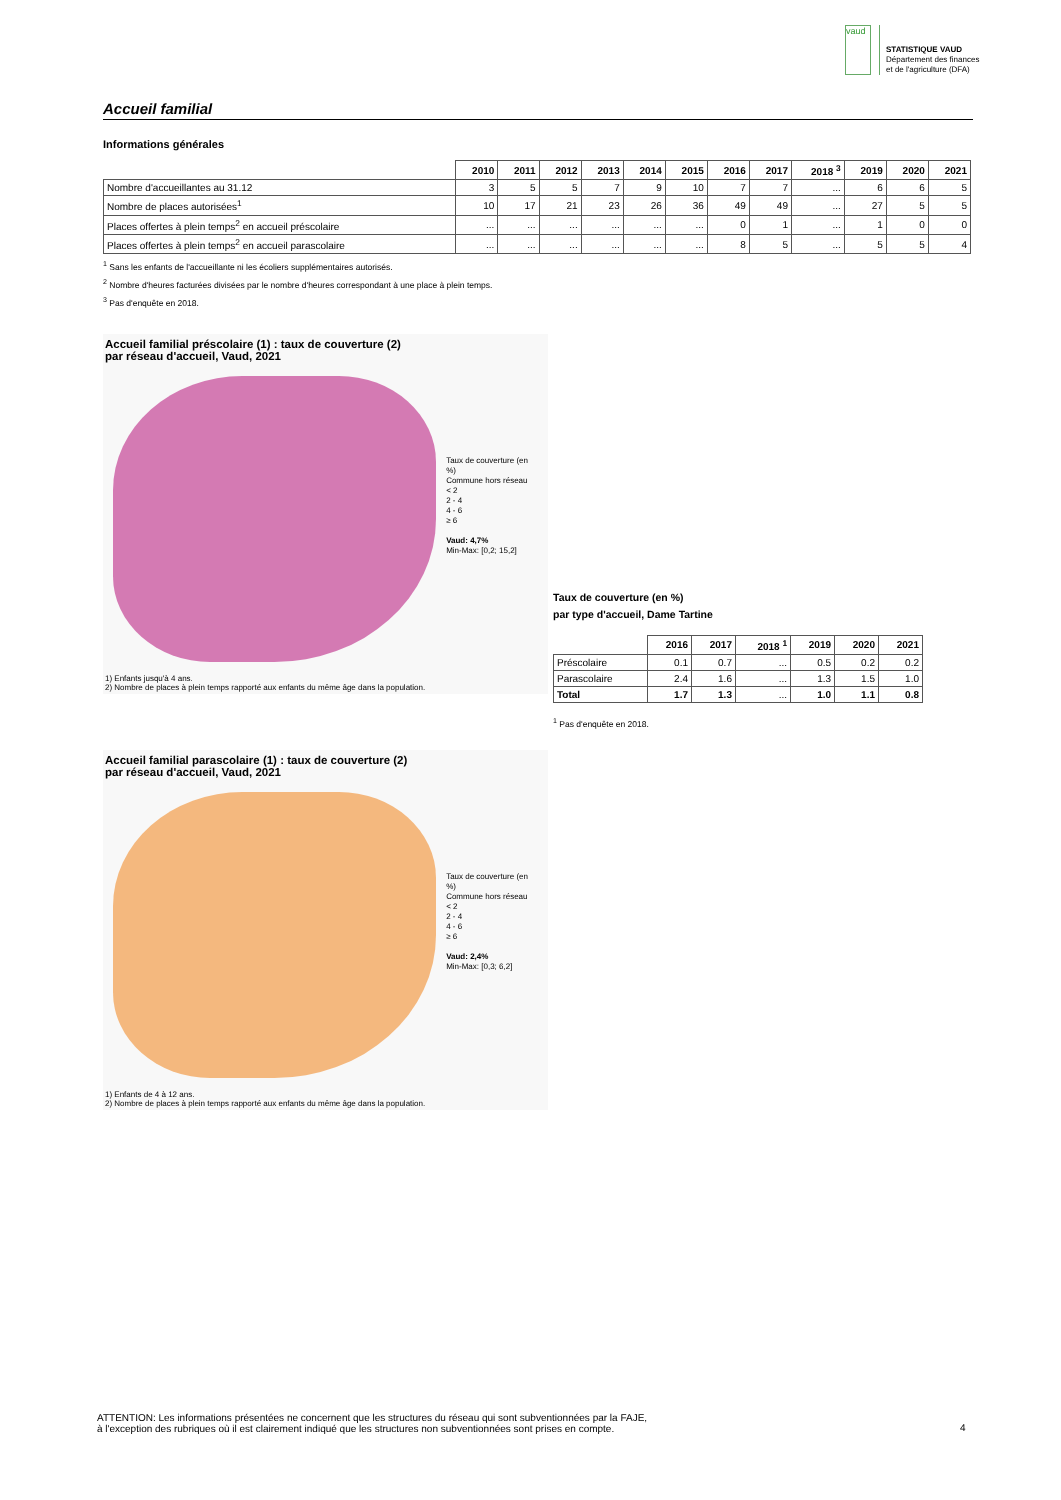vaud
STATISTIQUE VAUD
Département des finances
et de l'agriculture (DFA)
Accueil familial
Informations générales
| | 2010 | 2011 | 2012 | 2013 | 2014 | 2015 | 2016 | 2017 | 2018 <sup>3</sup> | 2019 | 2020 | 2021 |
| --- | --- | --- | --- | --- | --- | --- | --- | --- | --- | --- | --- | --- |
| Nombre d'accueillantes au 31.12 | 3 | 5 | 5 | 7 | 9 | 10 | 7 | 7 | ... | 6 | 6 | 5 |
| Nombre de places autorisées<sup>1</sup> | 10 | 17 | 21 | 23 | 26 | 36 | 49 | 49 | ... | 27 | 5 | 5 |
| Places offertes à plein temps<sup>2</sup> en accueil préscolaire | ... | ... | ... | ... | ... | ... | 0 | 1 | ... | 1 | 0 | 0 |
| Places offertes à plein temps<sup>2</sup> en accueil parascolaire | ... | ... | ... | ... | ... | ... | 8 | 5 | ... | 5 | 5 | 4 |
<sup>1</sup> Sans les enfants de l'accueillante ni les écoliers supplémentaires autorisés.
<sup>2</sup> Nombre d'heures facturées divisées par le nombre d'heures correspondant à une place à plein temps.
<sup>3</sup> Pas d'enquête en 2018.
Accueil familial préscolaire (1) : taux de couverture (2)
par réseau d'accueil, Vaud, 2021
Taux de couverture (en %)
Commune hors réseau
< 2
2 - 4
4 - 6
≥ 6
Vaud: 4,7%
Min-Max: [0,2; 15,2]
1) Enfants jusqu'à 4 ans.
2) Nombre de places à plein temps rapporté aux enfants du même âge dans la population.
Taux de couverture (en %)
par type d'accueil, Dame Tartine
| | 2016 | 2017 | 2018 <sup>1</sup> | 2019 | 2020 | 2021 |
| --- | --- | --- | --- | --- | --- | --- |
| Préscolaire | 0.1 | 0.7 | ... | 0.5 | 0.2 | 0.2 |
| Parascolaire | 2.4 | 1.6 | ... | 1.3 | 1.5 | 1.0 |
| Total | 1.7 | 1.3 | ... | 1.0 | 1.1 | 0.8 |
<sup>1</sup> Pas d'enquête en 2018.
Accueil familial parascolaire (1) : taux de couverture (2)
par réseau d'accueil, Vaud, 2021
Taux de couverture (en %)
Commune hors réseau
< 2
2 - 4
4 - 6
≥ 6
Vaud: 2,4%
Min-Max: [0,3; 6,2]
1) Enfants de 4 à 12 ans.
2) Nombre de places à plein temps rapporté aux enfants du même âge dans la population.
ATTENTION: Les informations présentées ne concernent que les structures du réseau qui sont subventionnées par la FAJE,
à l'exception des rubriques où il est clairement indiqué que les structures non subventionnées sont prises en compte.
4